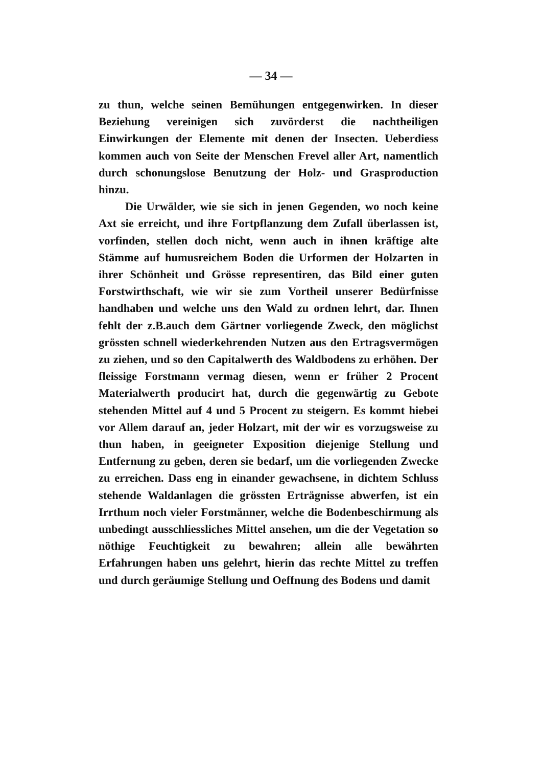— 34 —
zu thun, welche seinen Bemühungen entgegenwirken. In dieser Beziehung vereinigen sich zuvörderst die nachtheiligen Einwirkungen der Elemente mit denen der Insecten. Ueberdiess kommen auch von Seite der Menschen Frevel aller Art, namentlich durch schonungslose Benutzung der Holz- und Grasproduction hinzu.
Die Urwälder, wie sie sich in jenen Gegenden, wo noch keine Axt sie erreicht, und ihre Fortpflanzung dem Zufall überlassen ist, vorfinden, stellen doch nicht, wenn auch in ihnen kräftige alte Stämme auf humusreichem Boden die Urformen der Holzarten in ihrer Schönheit und Grösse representiren, das Bild einer guten Forstwirthschaft, wie wir sie zum Vortheil unserer Bedürfnisse handhaben und welche uns den Wald zu ordnen lehrt, dar. Ihnen fehlt der z.B.auch dem Gärtner vorliegende Zweck, den möglichst grössten schnell wiederkehrenden Nutzen aus den Ertragsvermögen zu ziehen, und so den Capitalwerth des Waldbodens zu erhöhen. Der fleissige Forstmann vermag diesen, wenn er früher 2 Procent Materialwerth producirt hat, durch die gegenwärtig zu Gebote stehenden Mittel auf 4 und 5 Procent zu steigern. Es kommt hiebei vor Allem darauf an, jeder Holzart, mit der wir es vorzugsweise zu thun haben, in geeigneter Exposition diejenige Stellung und Entfernung zu geben, deren sie bedarf, um die vorliegenden Zwecke zu erreichen. Dass eng in einander gewachsene, in dichtem Schluss stehende Waldanlagen die grössten Erträgnisse abwerfen, ist ein Irrthum noch vieler Forstmänner, welche die Bodenbeschirmung als unbedingt ausschliessliches Mittel ansehen, um die der Vegetation so nöthige Feuchtigkeit zu bewahren; allein alle bewährten Erfahrungen haben uns gelehrt, hierin das rechte Mittel zu treffen und durch geräumige Stellung und Oeffnung des Bodens und damit